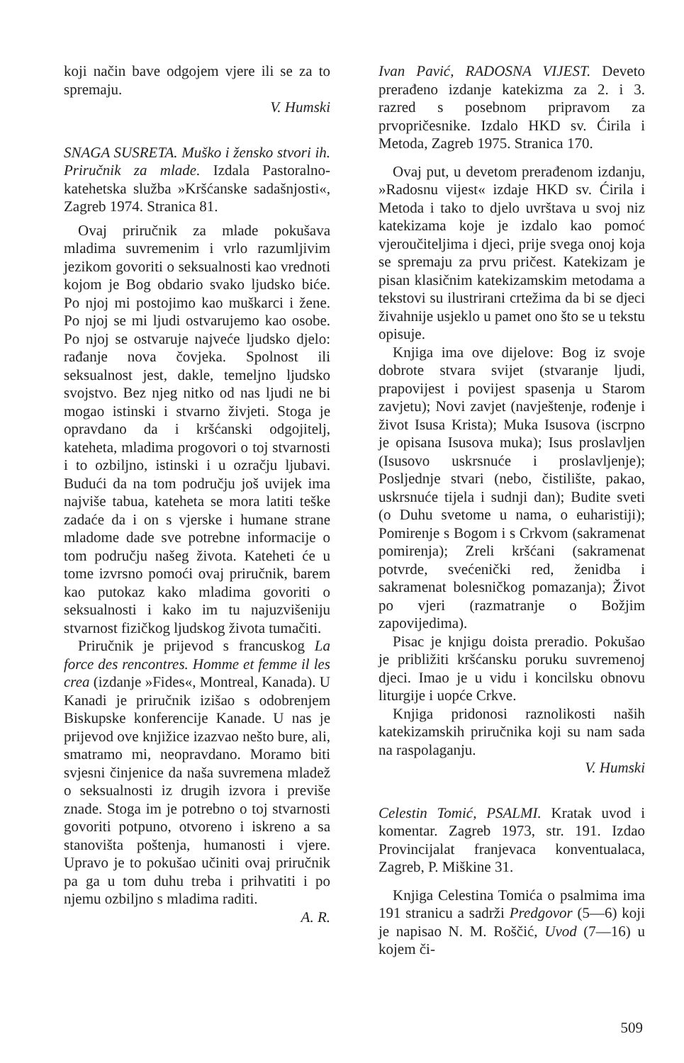koji način bave odgojem vjere ili se za to spremaju.
V. Humski
SNAGA SUSRETA. Muško i žensko stvori ih. Priručnik za mlade. Izdala Pastoralno-katehetska služba »Kršćanske sadašnjosti«, Zagreb 1974. Stranica 81.
Ovaj priručnik za mlade pokušava mladima suvremenim i vrlo razumljivim jezikom govoriti o seksualnosti kao vrednoti kojom je Bog obdario svako ljudsko biće. Po njoj mi postojimo kao muškarci i žene. Po njoj se mi ljudi ostvarujemo kao osobe. Po njoj se ostvaruje najveće ljudsko djelo: rađanje nova čovjeka. Spolnost ili seksualnost jest, dakle, temeljno ljudsko svojstvo. Bez njeg nitko od nas ljudi ne bi mogao istinski i stvarno živjeti. Stoga je opravdano da i kršćanski odgojitelj, kateheta, mladima progovori o toj stvarnosti i to ozbiljno, istinski i u ozračju ljubavi. Budući da na tom području još uvijek ima najviše tabua, kateheta se mora latiti teške zadaće da i on s vjerske i humane strane mladome dade sve potrebne informacije o tom području našeg života. Kateheti će u tome izvrsno pomoći ovaj priručnik, barem kao putokaz kako mladima govoriti o seksualnosti i kako im tu najuzvišeniju stvarnost fizičkog ljudskog života tumačiti.
Priručnik je prijevod s francuskog La force des rencontres. Homme et femme il les crea (izdanje »Fides«, Montreal, Kanada). U Kanadi je priručnik izišao s odobrenjem Biskupske konferencije Kanade. U nas je prijevod ove knjižice izazvao nešto bure, ali, smatramo mi, neopravdano. Moramo biti svjesni činjenice da naša suvremena mladež o seksualnosti iz drugih izvora i previše znade. Stoga im je potrebno o toj stvarnosti govoriti potpuno, otvoreno i iskreno a sa stanovišta poštenja, humanosti i vjere. Upravo je to pokušao učiniti ovaj priručnik pa ga u tom duhu treba i prihvatiti i po njemu ozbiljno s mladima raditi.
A. R.
Ivan Pavić, RADOSNA VIJEST. Deveto prerađeno izdanje katekizma za 2. i 3. razred s posebnom pripravom za prvopričesnike. Izdalo HKD sv. Ćirila i Metoda, Zagreb 1975. Stranica 170.
Ovaj put, u devetom prerađenom izdanju, »Radosnu vijest« izdaje HKD sv. Ćirila i Metoda i tako to djelo uvrštava u svoj niz katekizama koje je izdalo kao pomoć vjeroučiteljima i djeci, prije svega onoj koja se spremaju za prvu pričest. Katekizam je pisan klasičnim katekizamskim metodama a tekstovi su ilustrirani crtežima da bi se djeci živahnije usjeklo u pamet ono što se u tekstu opisuje.
Knjiga ima ove dijelove: Bog iz svoje dobrote stvara svijet (stvaranje ljudi, prapovijest i povijest spasenja u Starom zavjetu); Novi zavjet (navještenje, rođenje i život Isusa Krista); Muka Isusova (iscrpno je opisana Isusova muka); Isus proslavljen (Isusovo uskrsnuće i proslavljenje); Posljednje stvari (nebo, čistilište, pakao, uskrsnuće tijela i sudnji dan); Budite sveti (o Duhu svetome u nama, o euharistiji); Pomirenje s Bogom i s Crkvom (sakramenat pomirenja); Zreli kršćani (sakramenat potvrde, svećenički red, ženidba i sakramenat bolesničkog pomazanja); Život po vjeri (razmatranje o Božjim zapovijedima).
Pisac je knjigu doista preradio. Pokušao je približiti kršćansku poruku suvremenoj djeci. Imao je u vidu i koncilsku obnovu liturgije i uopće Crkve.
Knjiga pridonosi raznolikosti naših katekizamskih priručnika koji su nam sada na raspolaganju.
V. Humski
Celestin Tomić, PSALMI. Kratak uvod i komentar. Zagreb 1973, str. 191. Izdao Provincijalat franjevaca konventualaca, Zagreb, P. Miškine 31.
Knjiga Celestina Tomića o psalmima ima 191 stranicu a sadrži Predgovor (5—6) koji je napisao N. M. Roščić, Uvod (7—16) u kojem či-
509